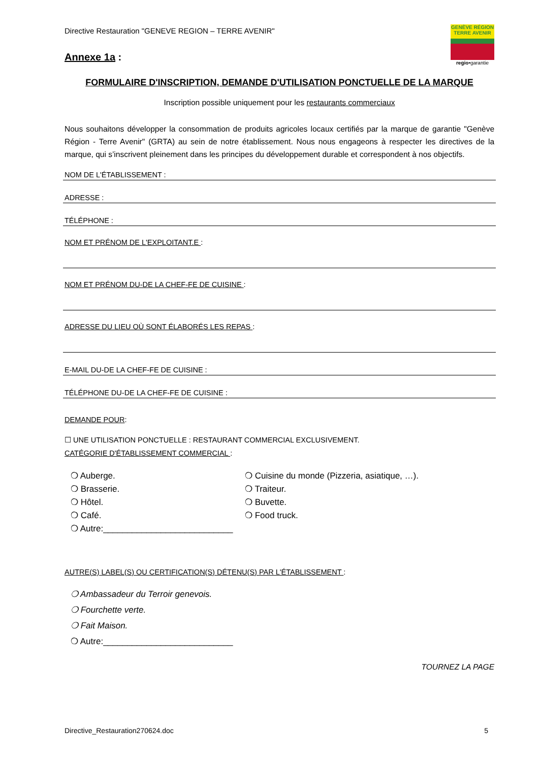Directive Restauration "GENEVE REGION – TERRE AVENIR"
GENÈVE RÉGION TERRE AVENIR
regio•garantie
Annexe 1a :
FORMULAIRE D'INSCRIPTION, DEMANDE D'UTILISATION PONCTUELLE DE LA MARQUE
Inscription possible uniquement pour les restaurants commerciaux
Nous souhaitons développer la consommation de produits agricoles locaux certifiés par la marque de garantie "Genève Région - Terre Avenir" (GRTA) au sein de notre établissement. Nous nous engageons à respecter les directives de la marque, qui s’inscrivent pleinement dans les principes du développement durable et correspondent à nos objectifs.
NOM DE L'ÉTABLISSEMENT :
ADRESSE :
TÉLÉPHONE :
NOM ET PRÉNOM DE L'EXPLOITANT.E :
NOM ET PRÉNOM DU-DE LA CHEF-FE DE CUISINE :
ADRESSE DU LIEU OÙ SONT ÉLABORÉS LES REPAS :
E-MAIL DU-DE LA CHEF-FE DE CUISINE :
TÉLÉPHONE DU-DE LA CHEF-FE DE CUISINE :
DEMANDE POUR:
☐ UNE UTILISATION PONCTUELLE : RESTAURANT COMMERCIAL EXCLUSIVEMENT.
CATÉGORIE D'ÉTABLISSEMENT COMMERCIAL :
❍ Auberge.
❍ Brasserie.
❍ Hôtel.
❍ Café.
❍ Autre:___________________________
❍ Cuisine du monde (Pizzeria, asiatique, …).
❍ Traiteur.
❍ Buvette.
❍ Food truck.
AUTRE(S) LABEL(S) OU CERTIFICATION(S) DÉTENU(S) PAR L'ÉTABLISSEMENT :
❍ Ambassadeur du Terroir genevois.
❍ Fourchette verte.
❍ Fait Maison.
❍ Autre:___________________________
TOURNEZ LA PAGE
Directive_Restauration270624.doc 5